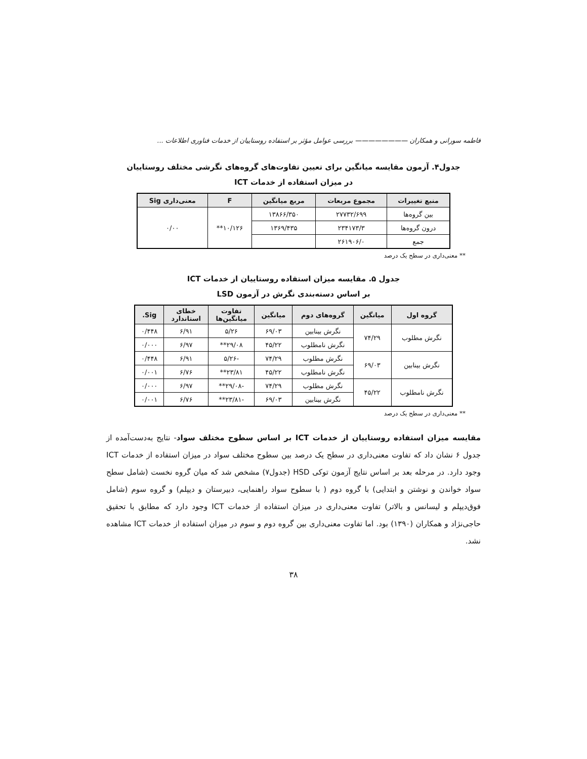فاطمه سورانی و همکاران ———————— بررسی عوامل مؤثر بر استفاده روستاییان از خدمات فناوری اطلاعات ...
جدول۴. آزمون مقایسه میانگین برای تعیین تفاوت‌های گروه‌های نگرشی مختلف روستاییان
در میزان استفاده از خدمات ICT
| منبع تغییرات | مجموع مربعات | مربع میانگین | F | معنی‌داری Sig |
| --- | --- | --- | --- | --- |
| بین گروه‌ها | ۲۷۷۳۲/۶۹۹ | ۱۳۸۶۶/۳۵۰ | ۱۰/۱۲۶** | ۰/۰۰ |
| درون گروه‌ها | ۲۳۴۱۷۳/۳ | ۱۳۶۹/۴۳۵ | | |
| جمع | ۲۶۱۹۰۶/۰ | | | |
** معنی‌داری در سطح یک درصد
جدول ۵. مقایسه میزان استفاده روستاییان از خدمات ICT
بر اساس دسته‌بندی نگرش در آزمون LSD
| گروه اول | میانگین | گروه‌های دوم | میانگین | تفاوت میانگین‌ها | خطای استاندارد | Sig. |
| --- | --- | --- | --- | --- | --- | --- |
| نگرش مطلوب | ۷۴/۲۹ | نگرش بینابین | ۶۹/۰۳ | ۵/۲۶ | ۶/۹۱ | ۰/۴۴۸ |
| | | نگرش نامطلوب | ۴۵/۲۲ | ۲۹/۰۸** | ۶/۹۷ | ۰/۰۰۰ |
| نگرش بینابین | ۶۹/۰۳ | نگرش مطلوب | ۷۴/۲۹ | -۵/۲۶ | ۶/۹۱ | ۰/۴۴۸ |
| | | نگرش نامطلوب | ۴۵/۲۲ | ۲۳/۸۱** | ۶/۷۶ | ۰/۰۰۱ |
| نگرش نامطلوب | ۴۵/۲۲ | نگرش مطلوب | ۷۴/۲۹ | -۲۹/۰۸** | ۶/۹۷ | ۰/۰۰۰ |
| | | نگرش بینابین | ۶۹/۰۳ | -۲۳/۸۱** | ۶/۷۶ | ۰/۰۰۱ |
** معنی‌داری در سطح یک درصد
مقایسه میزان استفاده روستاییان از خدمات ICT بر اساس سطوح مختلف سواد- نتایج به‌دست‌آمده از جدول ۶ نشان داد که تفاوت معنی‌داری در سطح یک درصد بین سطوح مختلف سواد در میزان استفاده از خدمات ICT وجود دارد. در مرحله بعد بر اساس نتایج آزمون توکی HSD (جدول۷) مشخص شد که میان گروه نخست (شامل سطح سواد خواندن و نوشتن و ابتدایی) با گروه دوم ( با سطوح سواد راهنمایی، دبیرستان و دیپلم) و گروه سوم (شامل فوق‌دیپلم و لیسانس و بالاتر) تفاوت معنی‌داری در میزان استفاده از خدمات ICT وجود دارد که مطابق با تحقیق حاجی‌نژاد و همکاران (۱۳۹۰) بود. اما تفاوت معنی‌داری بین گروه دوم و سوم در میزان استفاده از خدمات ICT مشاهده نشد.
۳۸